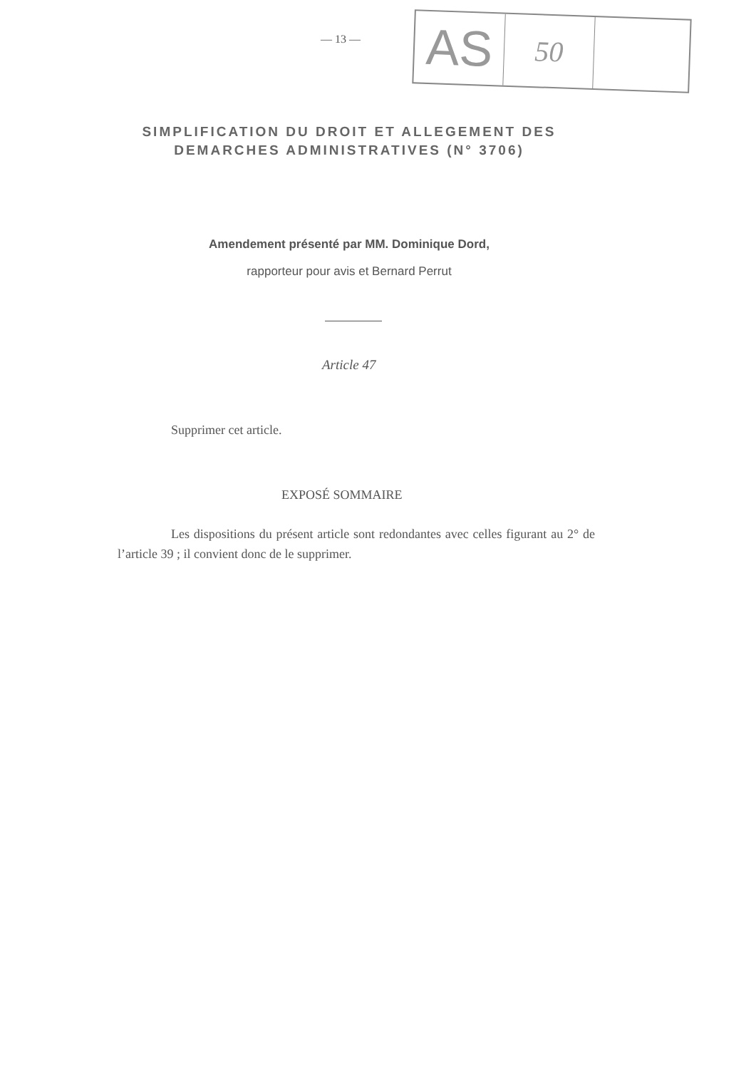— 13 —
AS
50
SIMPLIFICATION DU DROIT ET ALLEGEMENT DES DEMARCHES ADMINISTRATIVES (N° 3706)
Amendement présenté par MM. Dominique Dord,
rapporteur pour avis et Bernard Perrut
Article 47
Supprimer cet article.
EXPOSÉ SOMMAIRE
Les dispositions du présent article sont redondantes avec celles figurant au 2° de l’article 39 ; il convient donc de le supprimer.